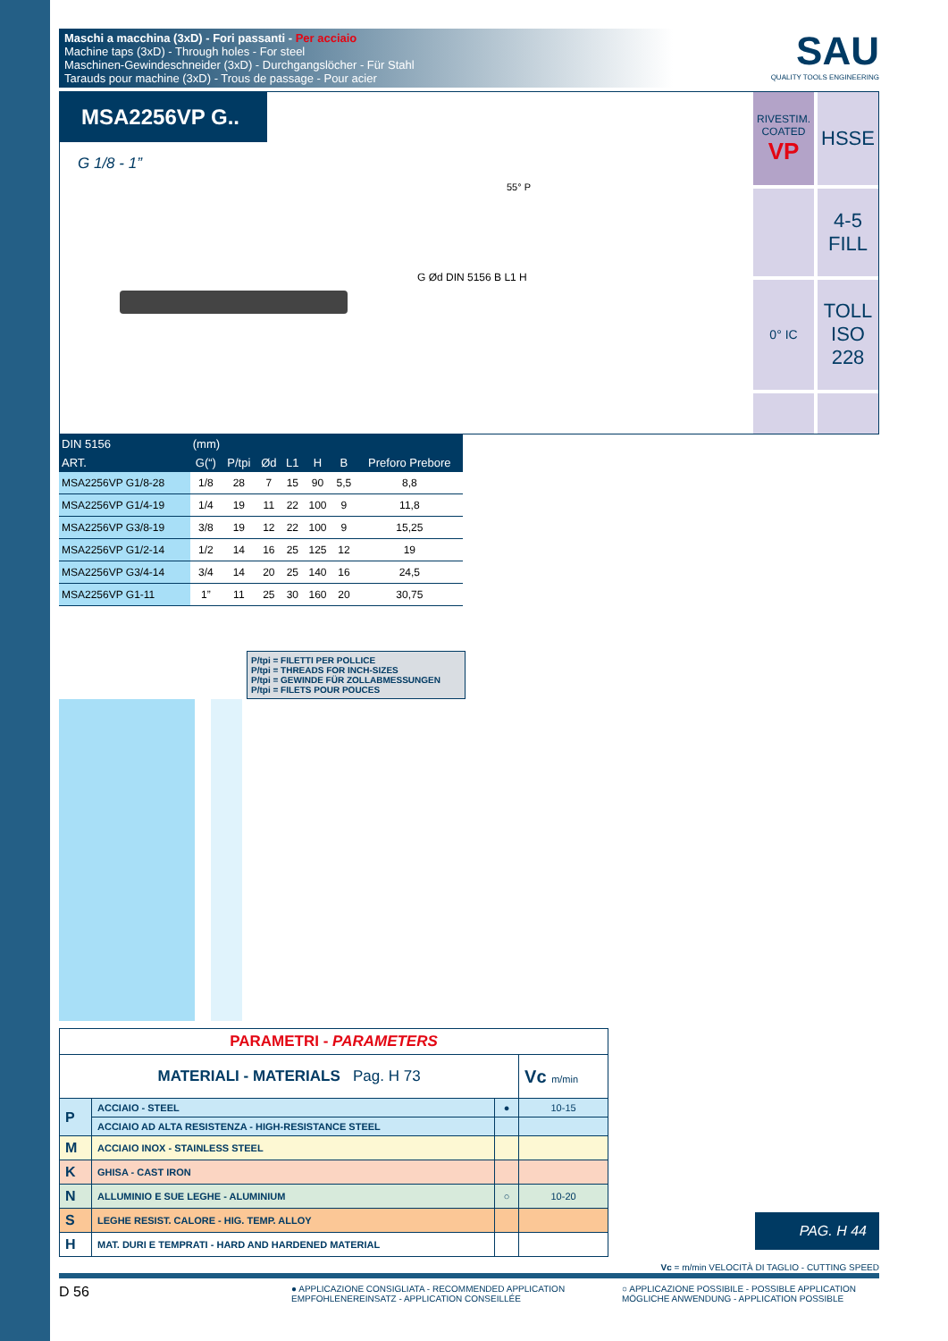Maschi a macchina (3xD) - Fori passanti - Per acciaio
Machine taps (3xD) - Through holes - For steel
Maschinen-Gewindeschneider (3xD) - Durchgangslöcher - Für Stahl
Tarauds pour machine (3xD) - Trous de passage - Pour acier
SAU
QUALITY TOOLS ENGINEERING
MSA2256VP G..
G 1/8 - 1”
55° P
G Ød DIN 5156 B L1 H
RIVESTIM.
COATED
VP
HSSE
4-5
FILL
0° IC
TOLL
ISO
228
| DIN 5156 | (mm) | | | | | | |
| --- | --- | --- | --- | --- | --- | --- | --- |
| ART. | G(“) | P/tpi | Ød | L1 | H | B | Preforo Prebore |
| MSA2256VP G1/8-28 | 1/8 | 28 | 7 | 15 | 90 | 5,5 | 8,8 |
| MSA2256VP G1/4-19 | 1/4 | 19 | 11 | 22 | 100 | 9 | 11,8 |
| MSA2256VP G3/8-19 | 3/8 | 19 | 12 | 22 | 100 | 9 | 15,25 |
| MSA2256VP G1/2-14 | 1/2 | 14 | 16 | 25 | 125 | 12 | 19 |
| MSA2256VP G3/4-14 | 3/4 | 14 | 20 | 25 | 140 | 16 | 24,5 |
| MSA2256VP G1-11 | 1” | 11 | 25 | 30 | 160 | 20 | 30,75 |
P/tpi = FILETTI PER POLLICE
P/tpi = THREADS FOR INCH-SIZES
P/tpi = GEWINDE FÜR ZOLLABMESSUNGEN
P/tpi = FILETS POUR POUCES
| PARAMETRI - PARAMETERS | | | |
| MATERIALI - MATERIALS Pag. H 73 | | | Vc m/min |
| P | ACCIAIO - STEEL | ● | 10-15 |
| | ACCIAIO AD ALTA RESISTENZA - HIGH-RESISTANCE STEEL | | |
| M | ACCIAIO INOX - STAINLESS STEEL | | |
| K | GHISA - CAST IRON | | |
| N | ALLUMINIO E SUE LEGHE - ALUMINIUM | ○ | 10-20 |
| S | LEGHE RESIST. CALORE - HIG. TEMP. ALLOY | | |
| H | MAT. DURI E TEMPRATI - HARD AND HARDENED MATERIAL | | |
PAG. H 44
Vc = m/min VELOCITÀ DI TAGLIO - CUTTING SPEED
D 56
● APPLICAZIONE CONSIGLIATA - RECOMMENDED APPLICATION
EMPFOHLENEREINSATZ - APPLICATION CONSEILLÉE
○ APPLICAZIONE POSSIBILE - POSSIBLE APPLICATION
MÖGLICHE ANWENDUNG - APPLICATION POSSIBLE